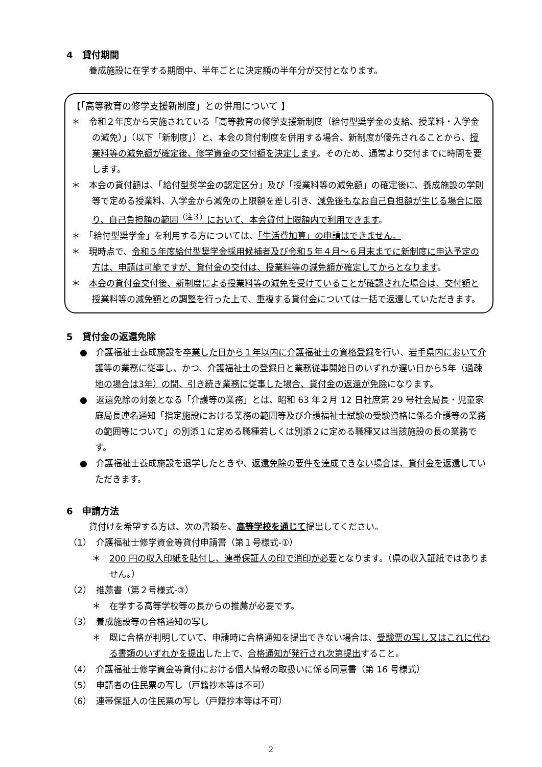4　貸付期間
養成施設に在学する期間中、半年ごとに決定額の半年分が交付となります。
【「高等教育の修学支援新制度」との併用について 】
＊　令和２年度から実施されている「高等教育の修学支援新制度（給付型奨学金の支給、授業料・入学金の減免）」（以下「新制度」）と、本会の貸付制度を併用する場合、新制度が優先されることから、授業料等の減免額が確定後、修学資金の交付額を決定します。そのため、通常より交付までに時間を要します。
＊　本会の貸付額は、「給付型奨学金の認定区分」及び「授業料等の減免額」の確定後に、養成施設の学則等で定める授業料、入学金から減免の上限額を差し引き、減免後もなお自己負担額が生じる場合に限り、自己負担額の範囲<sup>（注３）</sup>において、本会貸付上限額内で利用できます。
＊　「給付型奨学金」を利用する方については、「生活費加算」の申請はできません。
＊　現時点で、令和５年度給付型奨学金採用候補者及び令和５年４月～６月末までに新制度に申込予定の方は、申請は可能ですが、貸付金の交付は、授業料等の減免額が確定してからとなります。
＊　本会の貸付金交付後、新制度による授業料等の減免を受けていることが確認された場合は、交付額と授業料等の減免額との調整を行った上で、重複する貸付金については一括で返還していただきます。
5　貸付金の返還免除
●　介護福祉士養成施設を卒業した日から１年以内に介護福祉士の資格登録を行い、岩手県内において介護等の業務に従事し、かつ、介護福祉士の登録日と業務従事開始日のいずれか遅い日から5年（過疎地の場合は3年）の間、引き続き業務に従事した場合、貸付金の返還が免除になります。
●　返還免除の対象となる「介護等の業務」とは、昭和 63 年２月 12 日社庶第 29 号社会局長・児童家庭局長連名通知「指定施設における業務の範囲等及び介護福祉士試験の受験資格に係る介護等の業務の範囲等について」の別添１に定める職種若しくは別添２に定める職種又は当該施設の長の業務です。
●　介護福祉士養成施設を退学したときや、返還免除の要件を達成できない場合は、貸付金を返還していただきます。
6　申請方法
貸付けを希望する方は、次の書類を、高等学校を通じて提出してください。
（1）　介護福祉士修学資金等貸付申請書（第１号様式-①）
＊　200 円の収入印紙を貼付し、連帯保証人の印で消印が必要となります。（県の収入証紙ではありません。）
（2）　推薦書（第２号様式-③）
＊　在学する高等学校等の長からの推薦が必要です。
（3）　養成施設等の合格通知の写し
＊　既に合格が判明していて、申請時に合格通知を提出できない場合は、受験票の写し又はこれに代わる書類のいずれかを提出した上で、合格通知が発行され次第提出すること。
（4）　介護福祉士修学資金等貸付における個人情報の取扱いに係る同意書（第 16 号様式）
（5）　申請者の住民票の写し（戸籍抄本等は不可）
（6）　連帯保証人の住民票の写し（戸籍抄本等は不可）
2